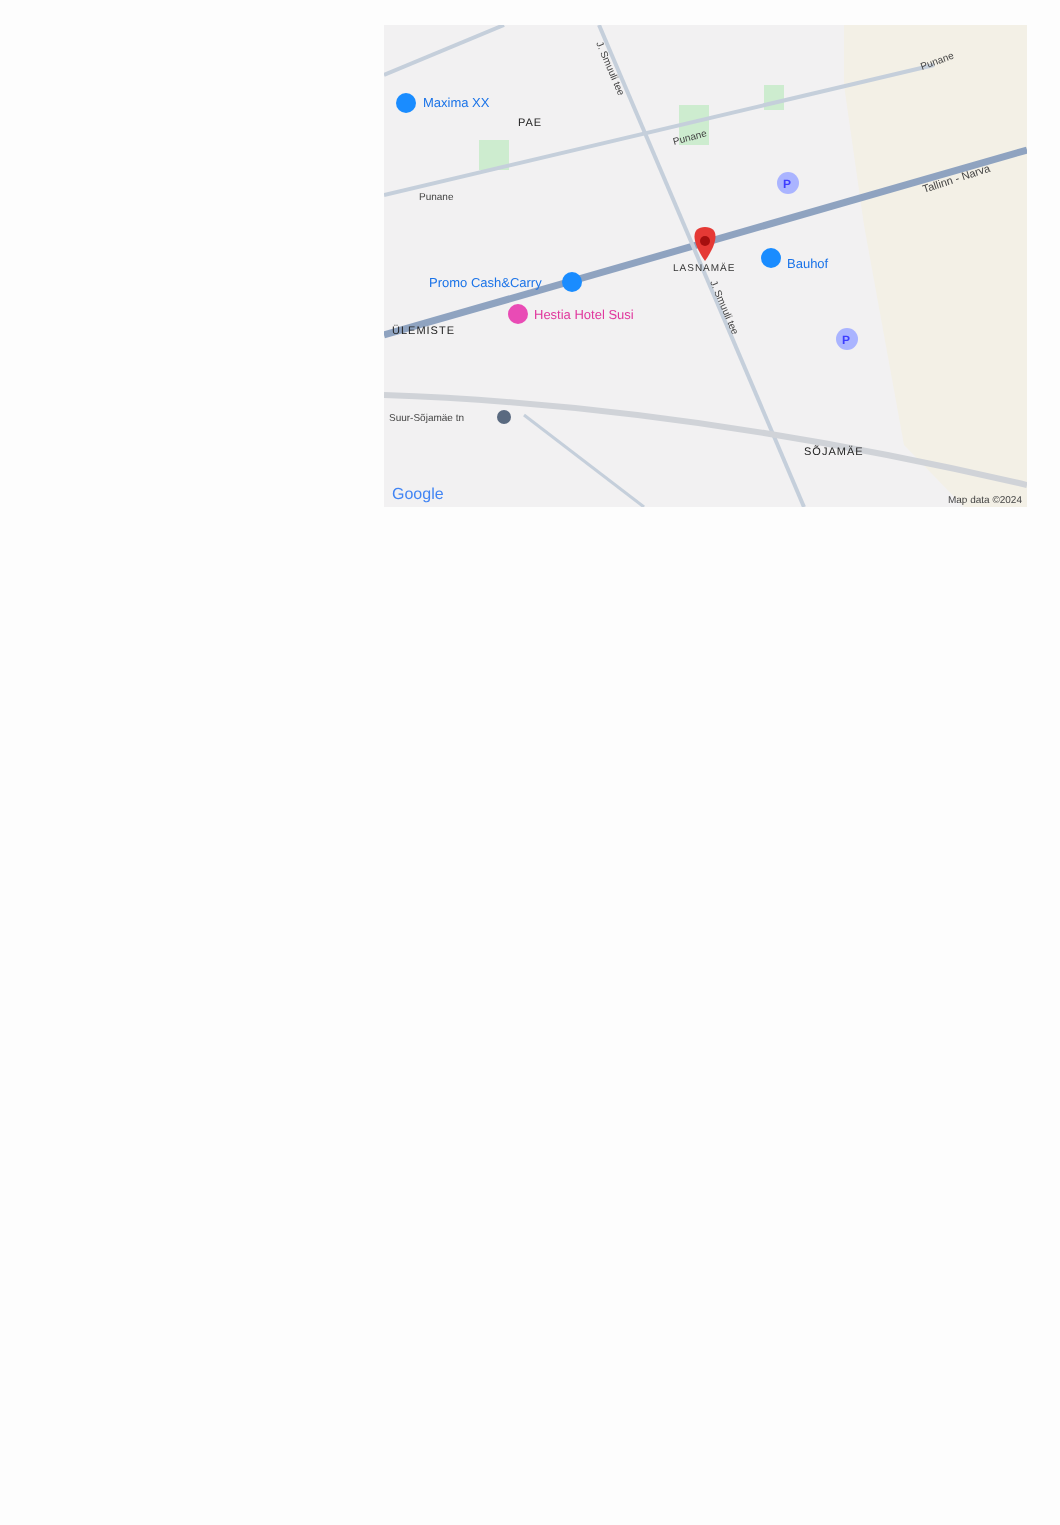P
P
Maxima XX
PAE
Punane
Punane
Punane
Tallinn - Narva
J. Smuuli tee
J. Smuuli tee
LASNAMÄE
Bauhof
Promo Cash&Carry
Hestia Hotel Susi
ÜLEMISTE
Suur-Sõjamäe tn
SÕJAMÄE
Google
Map data ©2024